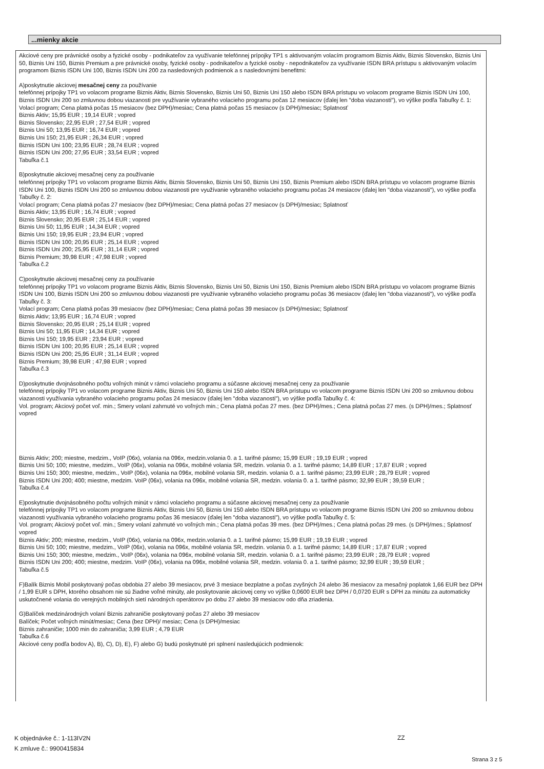...mienky akcie
Akciové ceny pre právnické osoby a fyzické osoby - podnikateľov za využívanie telefónnej prípojky TP1 s aktivovaným volacím programom Biznis Aktiv, Biznis Slovensko, Biznis Uni 50, Biznis Uni 150, Biznis Premium a pre právnické osoby, fyzické osoby - podnikateľov a fyzické osoby - nepodnikateľov za využívanie ISDN BRA prístupu s aktivovaným volacím programom Biznis ISDN Uni 100, Biznis ISDN Uni 200 za nasledovných podmienok a s nasledovnými benefitmi:
A)poskytnutie akciovej mesačnej ceny za používanie
telefónnej prípojky TP1 vo volacom programe Biznis Aktiv, Biznis Slovensko, Biznis Uni 50, Biznis Uni 150 alebo ISDN BRA prístupu vo volacom programe Biznis ISDN Uni 100, Biznis ISDN Uni 200 so zmluvnou dobou viazanosti pre využívanie vybraného volacieho programu počas 12 mesiacov (ďalej len "doba viazanosti"), vo výške podľa Tabuľky č. 1:
Volací program; Cena platná počas 15 mesiacov (bez DPH)/mesiac; Cena platná počas 15 mesiacov (s DPH)/mesiac; Splatnosť
Biznis Aktiv; 15,95 EUR ; 19,14 EUR ; vopred
Biznis Slovensko; 22,95 EUR ; 27,54 EUR ; vopred
Biznis Uni 50; 13,95 EUR ; 16,74 EUR ; vopred
Biznis Uni 150; 21,95 EUR ; 26,34 EUR ; vopred
Biznis ISDN Uni 100; 23,95 EUR ; 28,74 EUR ; vopred
Biznis ISDN Uni 200; 27,95 EUR ; 33,54 EUR ; vopred
Tabuľka č.1
B)poskytnutie akciovej mesačnej ceny za používanie
telefónnej prípojky TP1 vo volacom programe Biznis Aktiv, Biznis Slovensko, Biznis Uni 50, Biznis Uni 150, Biznis Premium alebo ISDN BRA prístupu vo volacom programe Biznis ISDN Uni 100, Biznis ISDN Uni 200 so zmluvnou dobou viazanosti pre využívanie vybraného volacieho programu počas 24 mesiacov (ďalej len "doba viazanosti"), vo výške podľa Tabuľky č. 2:
Volací program; Cena platná počas 27 mesiacov (bez DPH)/mesiac; Cena platná počas 27 mesiacov (s DPH)/mesiac; Splatnosť
Biznis Aktiv; 13,95 EUR ; 16,74 EUR ; vopred
Biznis Slovensko; 20,95 EUR ; 25,14 EUR ; vopred
Biznis Uni 50; 11,95 EUR ; 14,34 EUR ; vopred
Biznis Uni 150; 19,95 EUR ; 23,94 EUR ; vopred
Biznis ISDN Uni 100; 20,95 EUR ; 25,14 EUR ; vopred
Biznis ISDN Uni 200; 25,95 EUR ; 31,14 EUR ; vopred
Biznis Premium; 39,98 EUR ; 47,98 EUR ; vopred
Tabuľka č.2
C)poskytnutie akciovej mesačnej ceny za používanie
telefónnej prípojky TP1 vo volacom programe Biznis Aktiv, Biznis Slovensko, Biznis Uni 50, Biznis Uni 150, Biznis Premium alebo ISDN BRA prístupu vo volacom programe Biznis ISDN Uni 100, Biznis ISDN Uni 200 so zmluvnou dobou viazanosti pre využívanie vybraného volacieho programu počas 36 mesiacov (ďalej len "doba viazanosti"), vo výške podľa Tabuľky č. 3:
Volací program; Cena platná počas 39 mesiacov (bez DPH)/mesiac; Cena platná počas 39 mesiacov (s DPH)/mesiac; Splatnosť
Biznis Aktiv; 13,95 EUR ; 16,74 EUR ; vopred
Biznis Slovensko; 20,95 EUR ; 25,14 EUR ; vopred
Biznis Uni 50; 11,95 EUR ; 14,34 EUR ; vopred
Biznis Uni 150; 19,95 EUR ; 23,94 EUR ; vopred
Biznis ISDN Uni 100; 20,95 EUR ; 25,14 EUR ; vopred
Biznis ISDN Uni 200; 25,95 EUR ; 31,14 EUR ; vopred
Biznis Premium; 39,98 EUR ; 47,98 EUR ; vopred
Tabuľka č.3
D)poskytnutie dvojnásobného počtu voľných minút v rámci volacieho programu a súčasne akciovej mesačnej ceny za používanie
telefónnej prípojky TP1 vo volacom programe Biznis Aktiv, Biznis Uni 50, Biznis Uni 150 alebo ISDN BRA prístupu vo volacom programe Biznis ISDN Uni 200 so zmluvnou dobou viazanosti využívania vybraného volacieho programu počas 24 mesiacov (ďalej len "doba viazanosti"), vo výške podľa Tabuľky č. 4:
Vol. program; Akciový počet voľ. min.; Smery volaní zahrnuté vo voľných min.; Cena platná počas 27 mes. (bez DPH)/mes.; Cena platná počas 27 mes. (s DPH)/mes.; Splatnosť vopred
Biznis Aktiv; 200; miestne, medzim., VoIP (06x), volania na 096x, medzin.volania 0. a 1. tarifné pásmo; 15,99 EUR ; 19,19 EUR ; vopred
Biznis Uni 50; 100; miestne, medzim., VoIP (06x), volania na 096x, mobilné volania SR, medzin. volania 0. a 1. tarifné pásmo; 14,89 EUR ; 17,87 EUR ; vopred
Biznis Uni 150; 300; miestne, medzim., VoIP (06x), volania na 096x, mobilné volania SR, medzin. volania 0. a 1. tarifné pásmo; 23,99 EUR ; 28,79 EUR ; vopred
Biznis ISDN Uni 200; 400; miestne, medzim. VoIP (06x), volania na 096x, mobilné volania SR, medzin. volania 0. a 1. tarifné pásmo; 32,99 EUR ; 39,59 EUR ;
Tabuľka č.4
E)poskytnutie dvojnásobného počtu voľných minút v rámci volacieho programu a súčasne akciovej mesačnej ceny za používanie
telefónnej prípojky TP1 vo volacom programe Biznis Aktiv, Biznis Uni 50, Biznis Uni 150 alebo ISDN BRA prístupu vo volacom programe Biznis ISDN Uni 200 so zmluvnou dobou viazanosti využívania vybraného volacieho programu počas 36 mesiacov (ďalej len "doba viazanosti"), vo výške podľa Tabuľky č. 5:
Vol. program; Akciový počet voľ. min.; Smery volaní zahrnuté vo voľných min.; Cena platná počas 39 mes. (bez DPH)/mes.; Cena platná počas 29 mes. (s DPH)/mes.; Splatnosť vopred
Biznis Aktiv; 200; miestne, medzim., VoIP (06x), volania na 096x, medzin.volania 0. a 1. tarifné pásmo; 15,99 EUR ; 19,19 EUR ; vopred
Biznis Uni 50; 100; miestne, medzim., VoIP (06x), volania na 096x, mobilné volania SR, medzin. volania 0. a 1. tarifné pásmo; 14,89 EUR ; 17,87 EUR ; vopred
Biznis Uni 150; 300; miestne, medzim., VoIP (06x), volania na 096x, mobilné volania SR, medzin. volania 0. a 1. tarifné pásmo; 23,99 EUR ; 28,79 EUR ; vopred
Biznis ISDN Uni 200; 400; miestne, medzim. VoIP (06x), volania na 096x, mobilné volania SR, medzin. volania 0. a 1. tarifné pásmo; 32,99 EUR ; 39,59 EUR ;
Tabuľka č.5
F)Balík Biznis Mobil poskytovaný počas obdobia 27 alebo 39 mesiacov, prvé 3 mesiace bezplatne a počas zvyšných 24 alebo 36 mesiacov za mesačný poplatok 1,66 EUR bez DPH / 1,99 EUR s DPH, ktorého obsahom nie sú žiadne voľné minúty, ale poskytovanie akciovej ceny vo výške 0,0600 EUR bez DPH / 0,0720 EUR s DPH za minútu za automaticky uskutočnené volania do verejných mobilných sietí národných operátorov po dobu 27 alebo 39 mesiacov odo dňa zriadenia.
G)Balíček medzinárodných volaní Biznis zahraničie poskytovaný počas 27 alebo 39 mesiacov
Balíček; Počet voľných minút/mesiac; Cena (bez DPH)/ mesiac; Cena (s DPH)/mesiac
Biznis zahraničie; 1000 min do zahraničia; 3,99 EUR ; 4,79 EUR
Tabuľka č.6
Akciové ceny podľa bodov A), B), C), D), E), F) alebo G) budú poskytnuté pri splnení nasledujúcich podmienok:
K objednávke č.: 1-113IV2N
K zmluve č.: 9900415834
ZZ
Strana 3 z 5